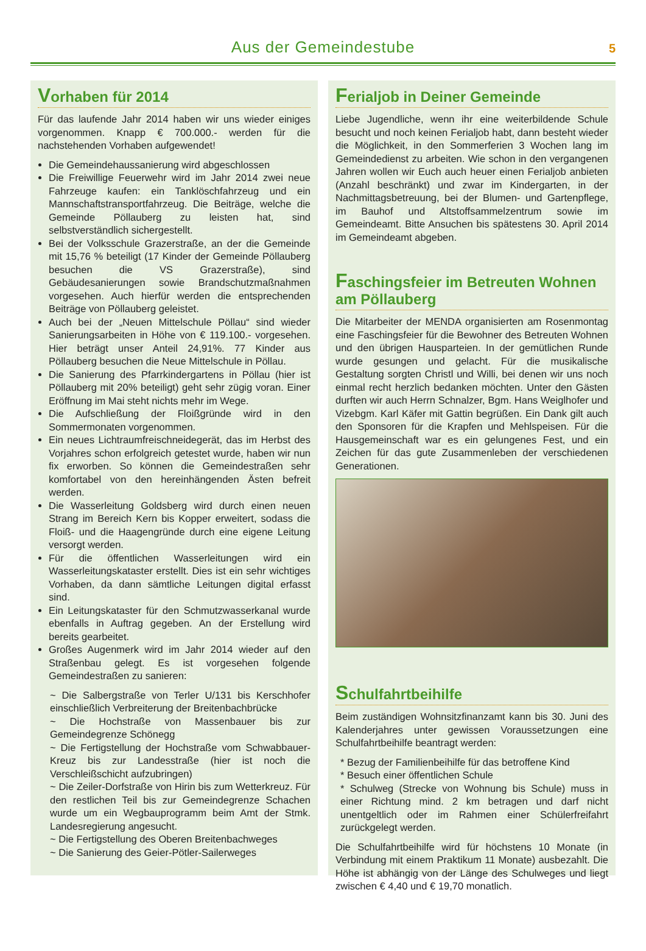Aus der Gemeindestube
5
Vorhaben für 2014
Für das laufende Jahr 2014 haben wir uns wieder einiges vorgenommen. Knapp € 700.000.- werden für die nachstehenden Vorhaben aufgewendet!
Die Gemeindehaussanierung wird abgeschlossen
Die Freiwillige Feuerwehr wird im Jahr 2014 zwei neue Fahrzeuge kaufen: ein Tanklöschfahrzeug und ein Mannschaftstransportfahrzeug. Die Beiträge, welche die Gemeinde Pöllauberg zu leisten hat, sind selbstverständlich sichergestellt.
Bei der Volksschule Grazerstraße, an der die Gemeinde mit 15,76 % beteiligt (17 Kinder der Gemeinde Pöllauberg besuchen die VS Grazerstraße), sind Gebäudesanierungen sowie Brandschutzmaßnahmen vorgesehen. Auch hierfür werden die entsprechenden Beiträge von Pöllauberg geleistet.
Auch bei der „Neuen Mittelschule Pöllau“ sind wieder Sanierungsarbeiten in Höhe von € 119.100.- vorgesehen. Hier beträgt unser Anteil 24,91%. 77 Kinder aus Pöllauberg besuchen die Neue Mittelschule in Pöllau.
Die Sanierung des Pfarrkindergartens in Pöllau (hier ist Pöllauberg mit 20% beteiligt) geht sehr zügig voran. Einer Eröffnung im Mai steht nichts mehr im Wege.
Die Aufschließung der Floißgründe wird in den Sommermonaten vorgenommen.
Ein neues Lichtraumfreischneidegerät, das im Herbst des Vorjahres schon erfolgreich getestet wurde, haben wir nun fix erworben. So können die Gemeindestraßen sehr komfortabel von den hereinhängenden Ästen befreit werden.
Die Wasserleitung Goldsberg wird durch einen neuen Strang im Bereich Kern bis Kopper erweitert, sodass die Floiß- und die Haagengründe durch eine eigene Leitung versorgt werden.
Für die öffentlichen Wasserleitungen wird ein Wasserleitungskataster erstellt. Dies ist ein sehr wichtiges Vorhaben, da dann sämtliche Leitungen digital erfasst sind.
Ein Leitungskataster für den Schmutzwasserkanal wurde ebenfalls in Auftrag gegeben. An der Erstellung wird bereits gearbeitet.
Großes Augenmerk wird im Jahr 2014 wieder auf den Straßenbau gelegt. Es ist vorgesehen folgende Gemeindestraßen zu sanieren:
~ Die Salbergstraße von Terler U/131 bis Kerschhofer einschließlich Verbreiterung der Breitenbachbrücke
~ Die Hochstraße von Massenbauer bis zur Gemeindegrenze Schönegg
~ Die Fertigstellung der Hochstraße vom Schwabbauer-Kreuz bis zur Landesstraße (hier ist noch die Verschleißschicht aufzubringen)
~ Die Zeiler-Dorfstraße von Hirin bis zum Wetterkreuz. Für den restlichen Teil bis zur Gemeindegrenze Schachen wurde um ein Wegbauprogramm beim Amt der Stmk. Landesregierung angesucht.
~ Die Fertigstellung des Oberen Breitenbachweges
~ Die Sanierung des Geier-Pötler-Sailerweges
Ferialjob in Deiner Gemeinde
Liebe Jugendliche, wenn ihr eine weiterbildende Schule besucht und noch keinen Ferialjob habt, dann besteht wieder die Möglichkeit, in den Sommerferien 3 Wochen lang im Gemeindedienst zu arbeiten. Wie schon in den vergangenen Jahren wollen wir Euch auch heuer einen Ferialjob anbieten (Anzahl beschränkt) und zwar im Kindergarten, in der Nachmittagsbetreuung, bei der Blumen- und Gartenpflege, im Bauhof und Altstoffsammelzentrum sowie im Gemeindeamt. Bitte Ansuchen bis spätestens 30. April 2014 im Gemeindeamt abgeben.
Faschingsfeier im Betreuten Wohnen am Pöllauberg
Die Mitarbeiter der MENDA organisierten am Rosenmontag eine Faschingsfeier für die Bewohner des Betreuten Wohnen und den übrigen Hausparteien. In der gemütlichen Runde wurde gesungen und gelacht. Für die musikalische Gestaltung sorgten Christl und Willi, bei denen wir uns noch einmal recht herzlich bedanken möchten. Unter den Gästen durften wir auch Herrn Schnalzer, Bgm. Hans Weiglhofer und Vizebgm. Karl Käfer mit Gattin begrüßen. Ein Dank gilt auch den Sponsoren für die Krapfen und Mehlspeisen. Für die Hausgemeinschaft war es ein gelungenes Fest, und ein Zeichen für das gute Zusammenleben der verschiedenen Generationen.
Schulfahrtbeihilfe
Beim zuständigen Wohnsitzfinanzamt kann bis 30. Juni des Kalenderjahres unter gewissen Voraussetzungen eine Schulfahrtbeihilfe beantragt werden:
* Bezug der Familienbeihilfe für das betroffene Kind
* Besuch einer öffentlichen Schule
* Schulweg (Strecke von Wohnung bis Schule) muss in einer Richtung mind. 2 km betragen und darf nicht unentgeltlich oder im Rahmen einer Schülerfreifahrt zurückgelegt werden.
Die Schulfahrtbeihilfe wird für höchstens 10 Monate (in Verbindung mit einem Praktikum 11 Monate) ausbezahlt. Die Höhe ist abhängig von der Länge des Schulweges und liegt zwischen € 4,40 und € 19,70 monatlich.